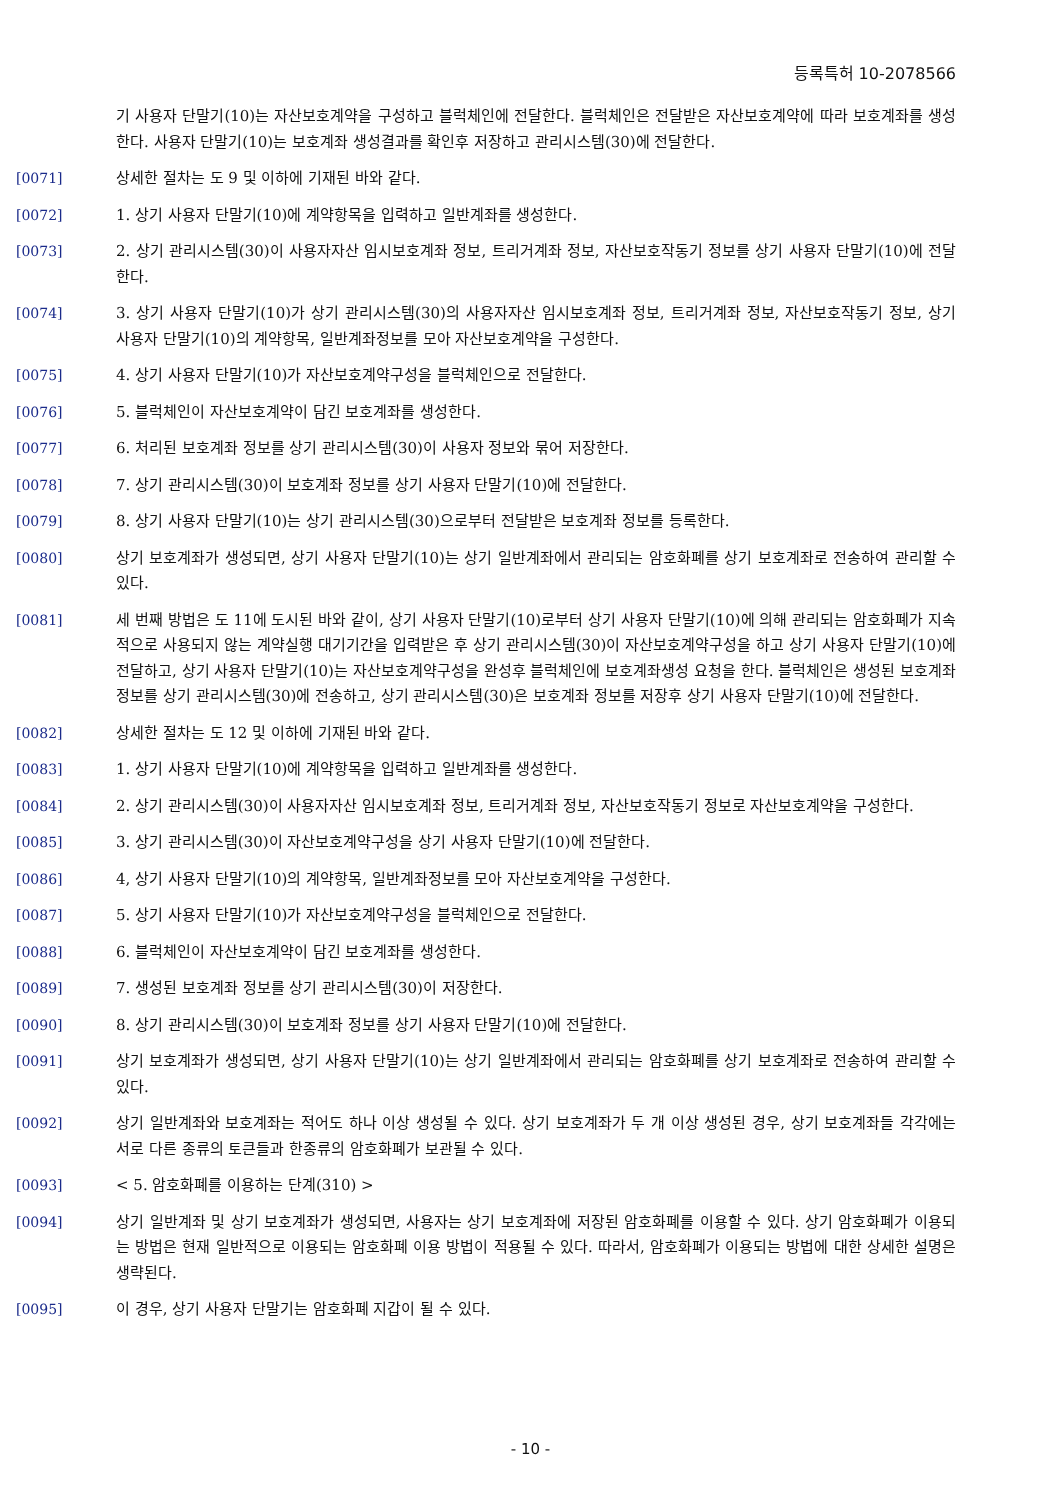등록특허 10-2078566
기 사용자 단말기(10)는 자산보호계약을 구성하고 블럭체인에 전달한다. 블럭체인은 전달받은 자산보호계약에 따라 보호계좌를 생성한다. 사용자 단말기(10)는 보호계좌 생성결과를 확인후 저장하고 관리시스템(30)에 전달한다.
[0071] 상세한 절차는 도 9 및 이하에 기재된 바와 같다.
[0072] 1. 상기 사용자 단말기(10)에 계약항목을 입력하고 일반계좌를 생성한다.
[0073] 2. 상기 관리시스템(30)이 사용자자산 임시보호계좌 정보, 트리거계좌 정보, 자산보호작동기 정보를 상기 사용자 단말기(10)에 전달한다.
[0074] 3. 상기 사용자 단말기(10)가 상기 관리시스템(30)의 사용자자산 임시보호계좌 정보, 트리거계좌 정보, 자산보호작동기 정보, 상기 사용자 단말기(10)의 계약항목, 일반계좌정보를 모아 자산보호계약을 구성한다.
[0075] 4. 상기 사용자 단말기(10)가 자산보호계약구성을 블럭체인으로 전달한다.
[0076] 5. 블럭체인이 자산보호계약이 담긴 보호계좌를 생성한다.
[0077] 6. 처리된 보호계좌 정보를 상기 관리시스템(30)이 사용자 정보와 묶어 저장한다.
[0078] 7. 상기 관리시스템(30)이 보호계좌 정보를 상기 사용자 단말기(10)에 전달한다.
[0079] 8. 상기 사용자 단말기(10)는 상기 관리시스템(30)으로부터 전달받은 보호계좌 정보를 등록한다.
[0080] 상기 보호계좌가 생성되면, 상기 사용자 단말기(10)는 상기 일반계좌에서 관리되는 암호화폐를 상기 보호계좌로 전송하여 관리할 수 있다.
[0081] 세 번째 방법은 도 11에 도시된 바와 같이, 상기 사용자 단말기(10)로부터 상기 사용자 단말기(10)에 의해 관리되는 암호화폐가 지속적으로 사용되지 않는 계약실행 대기기간을 입력받은 후 상기 관리시스템(30)이 자산보호계약구성을 하고 상기 사용자 단말기(10)에 전달하고, 상기 사용자 단말기(10)는 자산보호계약구성을 완성후 블럭체인에 보호계좌생성 요청을 한다. 블럭체인은 생성된 보호계좌 정보를 상기 관리시스템(30)에 전송하고, 상기 관리시스템(30)은 보호계좌 정보를 저장후 상기 사용자 단말기(10)에 전달한다.
[0082] 상세한 절차는 도 12 및 이하에 기재된 바와 같다.
[0083] 1. 상기 사용자 단말기(10)에 계약항목을 입력하고 일반계좌를 생성한다.
[0084] 2. 상기 관리시스템(30)이 사용자자산 임시보호계좌 정보, 트리거계좌 정보, 자산보호작동기 정보로 자산보호계약을 구성한다.
[0085] 3. 상기 관리시스템(30)이 자산보호계약구성을 상기 사용자 단말기(10)에 전달한다.
[0086] 4, 상기 사용자 단말기(10)의 계약항목, 일반계좌정보를 모아 자산보호계약을 구성한다.
[0087] 5. 상기 사용자 단말기(10)가 자산보호계약구성을 블럭체인으로 전달한다.
[0088] 6. 블럭체인이 자산보호계약이 담긴 보호계좌를 생성한다.
[0089] 7. 생성된 보호계좌 정보를 상기 관리시스템(30)이 저장한다.
[0090] 8. 상기 관리시스템(30)이 보호계좌 정보를 상기 사용자 단말기(10)에 전달한다.
[0091] 상기 보호계좌가 생성되면, 상기 사용자 단말기(10)는 상기 일반계좌에서 관리되는 암호화폐를 상기 보호계좌로 전송하여 관리할 수 있다.
[0092] 상기 일반계좌와 보호계좌는 적어도 하나 이상 생성될 수 있다. 상기 보호계좌가 두 개 이상 생성된 경우, 상기 보호계좌들 각각에는 서로 다른 종류의 토큰들과 한종류의 암호화폐가 보관될 수 있다.
[0093] < 5. 암호화폐를 이용하는 단계(310) >
[0094] 상기 일반계좌 및 상기 보호계좌가 생성되면, 사용자는 상기 보호계좌에 저장된 암호화폐를 이용할 수 있다. 상기 암호화폐가 이용되는 방법은 현재 일반적으로 이용되는 암호화폐 이용 방법이 적용될 수 있다. 따라서, 암호화폐가 이용되는 방법에 대한 상세한 설명은 생략된다.
[0095] 이 경우, 상기 사용자 단말기는 암호화폐 지갑이 될 수 있다.
- 10 -